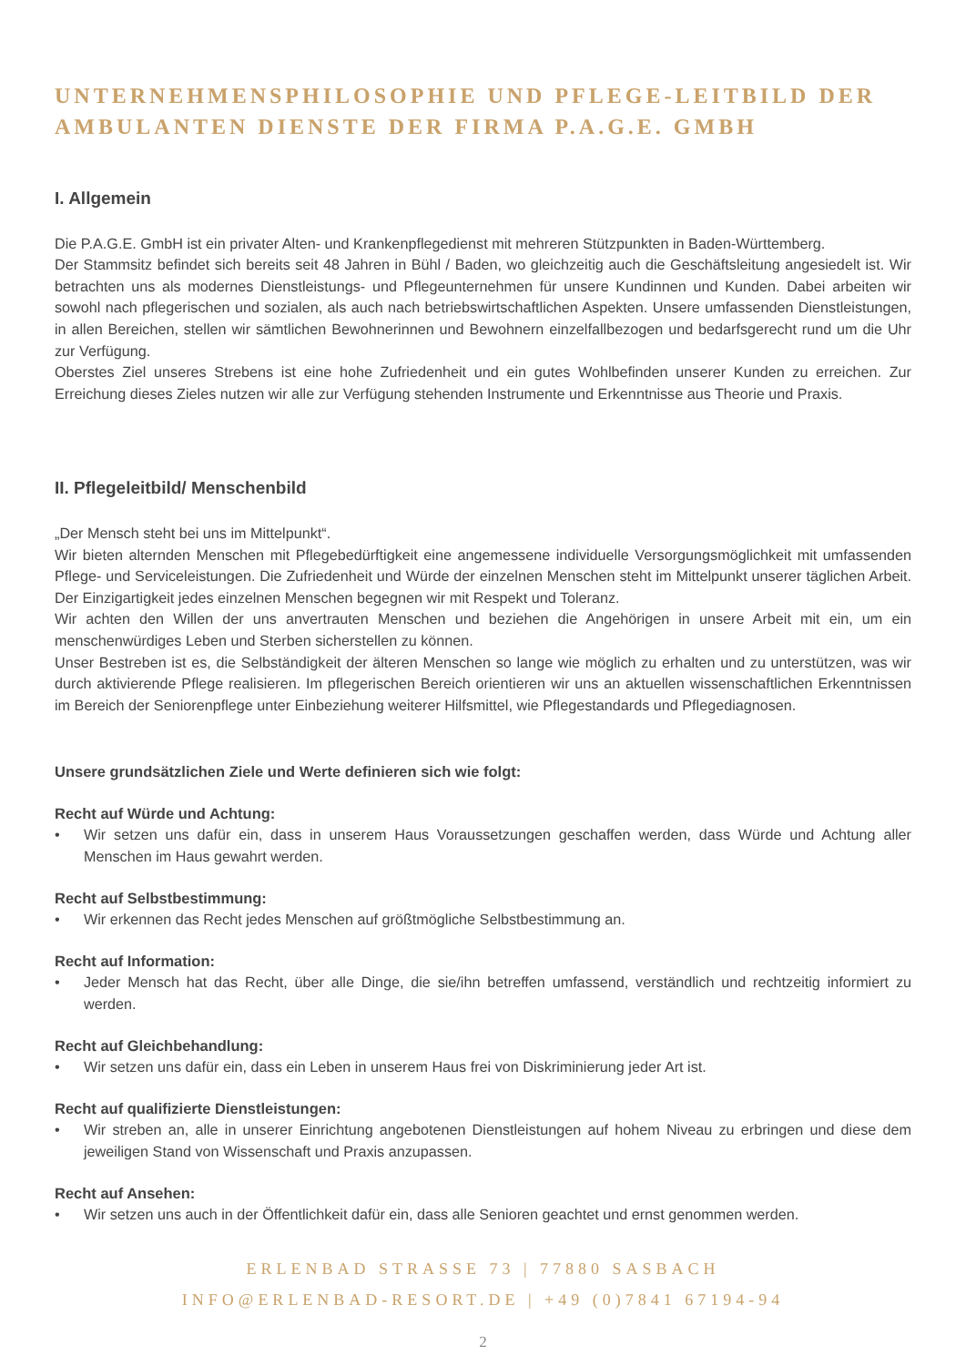UNTERNEHMENSPHILOSOPHIE UND PFLEGE-LEITBILD DER AMBULANTEN DIENSTE DER FIRMA P.A.G.E. GMBH
I. Allgemein
Die P.A.G.E. GmbH ist ein privater Alten- und Krankenpflegedienst mit mehreren Stützpunkten in Baden-Württemberg.
Der Stammsitz befindet sich bereits seit 48 Jahren in Bühl / Baden, wo gleichzeitig auch die Geschäftsleitung angesiedelt ist. Wir betrachten uns als modernes Dienstleistungs- und Pflegeunternehmen für unsere Kundinnen und Kunden. Dabei arbeiten wir sowohl nach pflegerischen und sozialen, als auch nach betriebswirtschaftlichen Aspekten. Unsere umfassenden Dienstleistungen, in allen Bereichen, stellen wir sämtlichen Bewohnerinnen und Bewohnern einzelfallbezogen und bedarfsgerecht rund um die Uhr zur Verfügung.
Oberstes Ziel unseres Strebens ist eine hohe Zufriedenheit und ein gutes Wohlbefinden unserer Kunden zu erreichen. Zur Erreichung dieses Zieles nutzen wir alle zur Verfügung stehenden Instrumente und Erkenntnisse aus Theorie und Praxis.
II. Pflegeleitbild/ Menschenbild
„Der Mensch steht bei uns im Mittelpunkt“.
Wir bieten alternden Menschen mit Pflegebedürftigkeit eine angemessene individuelle Versorgungsmöglichkeit mit umfassenden Pflege- und Serviceleistungen. Die Zufriedenheit und Würde der einzelnen Menschen steht im Mittelpunkt unserer täglichen Arbeit. Der Einzigartigkeit jedes einzelnen Menschen begegnen wir mit Respekt und Toleranz.
Wir achten den Willen der uns anvertrauten Menschen und beziehen die Angehörigen in unsere Arbeit mit ein, um ein menschenwürdiges Leben und Sterben sicherstellen zu können.
Unser Bestreben ist es, die Selbständigkeit der älteren Menschen so lange wie möglich zu erhalten und zu unterstützen, was wir durch aktivierende Pflege realisieren. Im pflegerischen Bereich orientieren wir uns an aktuellen wissenschaftlichen Erkenntnissen im Bereich der Seniorenpflege unter Einbeziehung weiterer Hilfsmittel, wie Pflegestandards und Pflegediagnosen.
Unsere grundsätzlichen Ziele und Werte definieren sich wie folgt:
Recht auf Würde und Achtung:
• Wir setzen uns dafür ein, dass in unserem Haus Voraussetzungen geschaffen werden, dass Würde und Achtung aller Menschen im Haus gewahrt werden.
Recht auf Selbstbestimmung:
• Wir erkennen das Recht jedes Menschen auf größtmögliche Selbstbestimmung an.
Recht auf Information:
• Jeder Mensch hat das Recht, über alle Dinge, die sie/ihn betreffen umfassend, verständlich und rechtzeitig informiert zu werden.
Recht auf Gleichbehandlung:
• Wir setzen uns dafür ein, dass ein Leben in unserem Haus frei von Diskriminierung jeder Art ist.
Recht auf qualifizierte Dienstleistungen:
• Wir streben an, alle in unserer Einrichtung angebotenen Dienstleistungen auf hohem Niveau zu erbringen und diese dem jeweiligen Stand von Wissenschaft und Praxis anzupassen.
Recht auf Ansehen:
• Wir setzen uns auch in der Öffentlichkeit dafür ein, dass alle Senioren geachtet und ernst genommen werden.
ERLENBAD STRASSE 73 | 77880 SASBACH
INFO@ERLENBAD-RESORT.DE | +49 (0)7841 67194-94
2